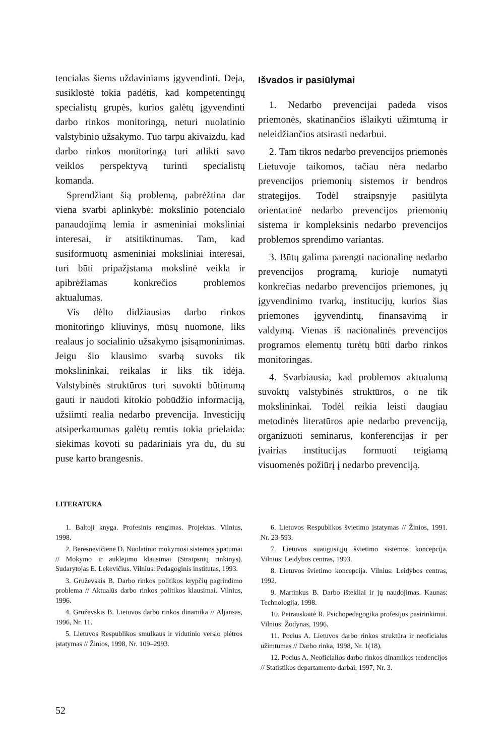tencialas šiems uždaviniams įgyvendinti. Deja, susiklostė tokia padėtis, kad kompetentingų specialistų grupės, kurios galėtų įgyvendinti darbo rinkos monitoringą, neturi nuolatinio valstybinio užsakymo. Tuo tarpu akivaizdu, kad darbo rinkos monitoringą turi atlikti savo veiklos perspektyvą turinti specialistų komanda.
Sprendžiant šią problemą, pabrėžtina dar viena svarbi aplinkybė: mokslinio potencialo panaudojimą lemia ir asmeniniai moksliniai interesai, ir atsitiktinumas. Tam, kad susiformuotų asmeniniai moksliniai interesai, turi būti pripažįstama mokslinė veikla ir apibrėžiamas konkrečios problemos aktualumas.
Vis dėlto didžiausias darbo rinkos monitoringo kliuvinys, mūsų nuomone, liks realaus jo socialinio užsakymo įsisąmoninimas. Jeigu šio klausimo svarbą suvoks tik mokslininkai, reikalas ir liks tik idėja. Valstybinės struktūros turi suvokti būtinumą gauti ir naudoti kitokio pobūdžio informaciją, užsiimti realia nedarbo prevencija. Investicijų atsiperkamumas galėtų remtis tokia prielaida: siekimas kovoti su padariniais yra du, du su puse karto brangesnis.
Išvados ir pasiūlymai
1. Nedarbo prevencijai padeda visos priemonės, skatinančios išlaikyti užimtumą ir neleidžiančios atsirasti nedarbui.
2. Tam tikros nedarbo prevencijos priemonės Lietuvoje taikomos, tačiau nėra nedarbo prevencijos priemonių sistemos ir bendros strategijos. Todėl straipsnyje pasiūlyta orientacinė nedarbo prevencijos priemonių sistema ir kompleksinis nedarbo prevencijos problemos sprendimo variantas.
3. Būtų galima parengti nacionalinę nedarbo prevencijos programą, kurioje numatyti konkrečias nedarbo prevencijos priemones, jų įgyvendinimo tvarką, institucijų, kurios šias priemones įgyvendintų, finansavimą ir valdymą. Vienas iš nacionalinės prevencijos programos elementų turėtų būti darbo rinkos monitoringas.
4. Svarbiausia, kad problemos aktualumą suvoktų valstybinės struktūros, o ne tik mokslininkai. Todėl reikia leisti daugiau metodinės literatūros apie nedarbo prevenciją, organizuoti seminarus, konferencijas ir per įvairias institucijas formuoti teigiamą visuomenės požiūrį į nedarbo prevenciją.
LITERATŪRA
1. Baltoji knyga. Profesinis rengimas. Projektas. Vilnius, 1998.
2. Beresnevičienė D. Nuolatinio mokymosi sistemos ypatumai // Mokymo ir auklėjimo klausimai (Straipsnių rinkinys). Sudarytojas E. Lekevičius. Vilnius: Pedagoginis institutas, 1993.
3. Gruževskis B. Darbo rinkos politikos krypčių pagrindimo problema // Aktualūs darbo rinkos politikos klausimai. Vilnius, 1996.
4. Gruževskis B. Lietuvos darbo rinkos dinamika // Aljansas, 1996, Nr. 11.
5. Lietuvos Respublikos smulkaus ir vidutinio verslo plėtros įstatymas // Žinios, 1998, Nr. 109–2993.
6. Lietuvos Respublikos švietimo įstatymas // Žinios, 1991. Nr. 23-593.
7. Lietuvos suaugusiųjų švietimo sistemos koncepcija. Vilnius: Leidybos centras, 1993.
8. Lietuvos švietimo koncepcija. Vilnius: Leidybos centras, 1992.
9. Martinkus B. Darbo ištekliai ir jų naudojimas. Kaunas: Technologija, 1998.
10. Petrauskaitė R. Psichopedagogika profesijos pasirinkimui. Vilnius: Žodynas, 1996.
11. Pocius A. Lietuvos darbo rinkos struktūra ir neoficialus užimtumas // Darbo rinka, 1998, Nr. 1(18).
12. Pocius A. Neoficialios darbo rinkos dinamikos tendencijos // Statistikos departamento darbai, 1997, Nr. 3.
52